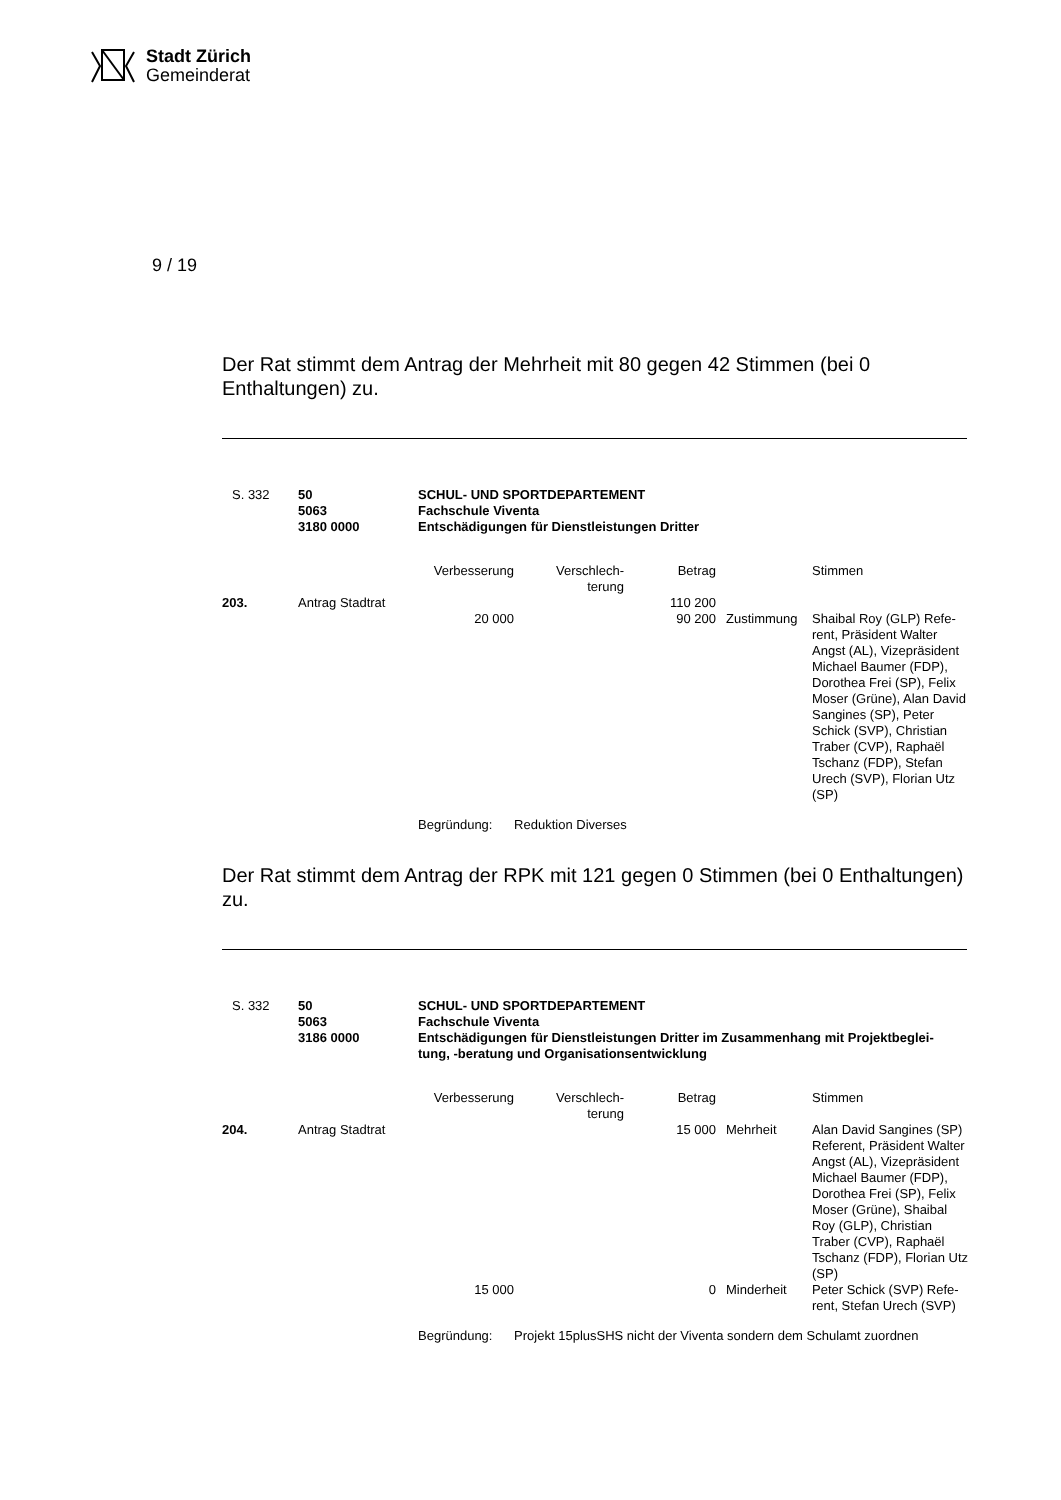Stadt Zürich
Gemeinderat
9 / 19
Der Rat stimmt dem Antrag der Mehrheit mit 80 gegen 42 Stimmen (bei 0 Enthaltungen) zu.
| S. 332 | 50 5063 3180 0000 | SCHUL- UND SPORTDEPARTEMENT Fachschule Viventa Entschädigungen für Dienstleistungen Dritter | | | | |
| | | Verbesserung | Verschlech- terung | Betrag | | Stimmen |
| 203. | Antrag Stadtrat | | | 110 200 | | |
| | | 20 000 | | 90 200 | Zustimmung | Shaibal Roy (GLP) Refe- rent, Präsident Walter Angst (AL), Vizepräsident Michael Baumer (FDP), Dorothea Frei (SP), Felix Moser (Grüne), Alan David Sangines (SP), Peter Schick (SVP), Christian Traber (CVP), Raphaël Tschanz (FDP), Stefan Urech (SVP), Florian Utz (SP) |
| | | Begründung: Reduktion Diverses | | | | |
Der Rat stimmt dem Antrag der RPK mit 121 gegen 0 Stimmen (bei 0 Enthaltungen) zu.
| S. 332 | 50 5063 3186 0000 | SCHUL- UND SPORTDEPARTEMENT Fachschule Viventa Entschädigungen für Dienstleistungen Dritter im Zusammenhang mit Projektbeglei- tung, -beratung und Organisationsentwicklung | | | | |
| | | Verbesserung | Verschlech- terung | Betrag | | Stimmen |
| 204. | Antrag Stadtrat | | | 15 000 | Mehrheit | Alan David Sangines (SP) Referent, Präsident Walter Angst (AL), Vizepräsident Michael Baumer (FDP), Dorothea Frei (SP), Felix Moser (Grüne), Shaibal Roy (GLP), Christian Traber (CVP), Raphaël Tschanz (FDP), Florian Utz (SP) |
| | | 15 000 | | 0 | Minderheit | Peter Schick (SVP) Refe- rent, Stefan Urech (SVP) |
| | | Begründung: Projekt 15plusSHS nicht der Viventa sondern dem Schulamt zuordnen | | | | |